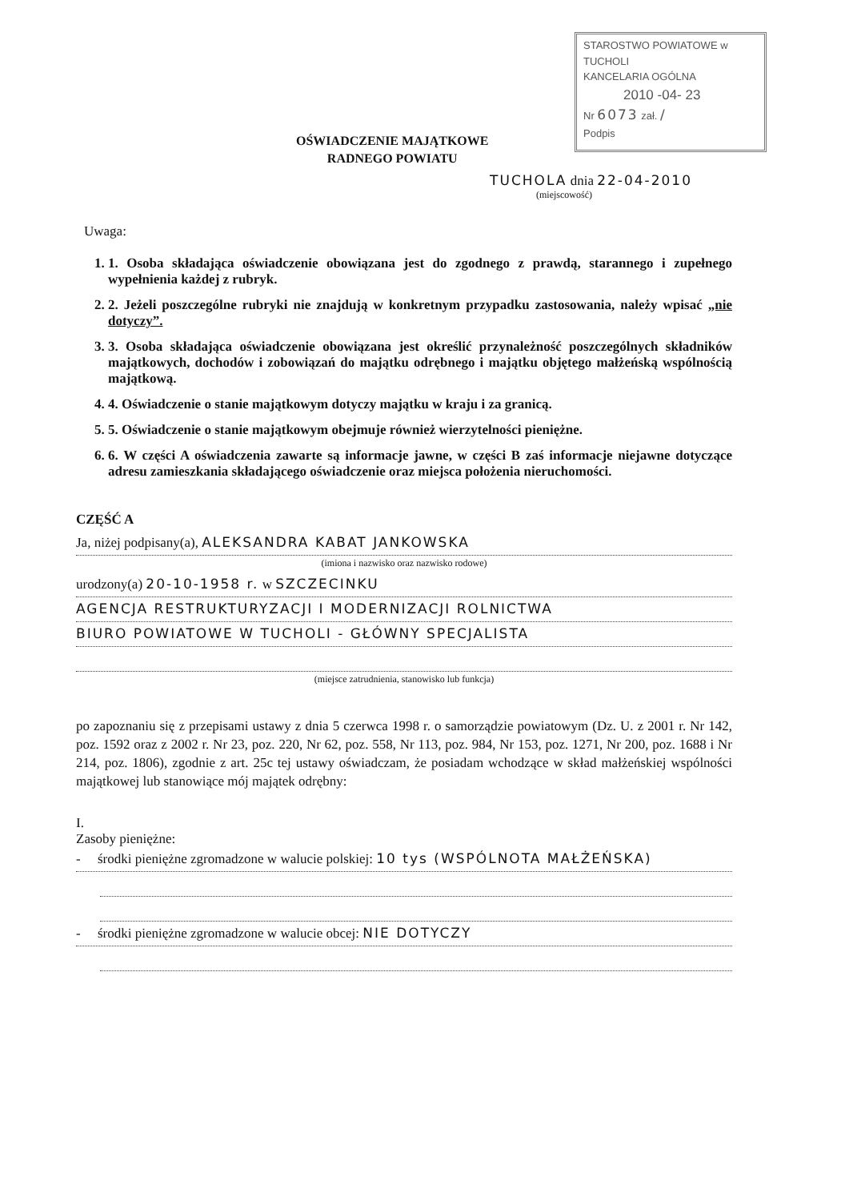STAROSTWO POWIATOWE w TUCHOLI
KANCELARIA OGÓLNA
2010 -04- 23
Nr 6073 zał. /
Podpis
OŚWIADCZENIE MAJĄTKOWE
RADNEGO POWIATU
TUCHOLA dnia 22-04-2010
(miejscowość)
Uwaga:
1. 1. Osoba składająca oświadczenie obowiązana jest do zgodnego z prawdą, starannego i zupełnego wypełnienia każdej z rubryk.
2. 2. Jeżeli poszczególne rubryki nie znajdują w konkretnym przypadku zastosowania, należy wpisać „nie dotyczy”.
3. 3. Osoba składająca oświadczenie obowiązana jest określić przynależność poszczególnych składników majątkowych, dochodów i zobowiązań do majątku odrębnego i majątku objętego małżeńską wspólnością majątkową.
4. 4. Oświadczenie o stanie majątkowym dotyczy majątku w kraju i za granicą.
5. 5. Oświadczenie o stanie majątkowym obejmuje również wierzytelności pieniężne.
6. 6. W części A oświadczenia zawarte są informacje jawne, w części B zaś informacje niejawne dotyczące adresu zamieszkania składającego oświadczenie oraz miejsca położenia nieruchomości.
CZĘŚĆ A
Ja, niżej podpisany(a), ALEKSANDRA KABAT JANKOWSKA
(imiona i nazwisko oraz nazwisko rodowe)
urodzony(a) 20-10-1958 r. w SZCZECINKU
AGENCJA RESTRUKTURYZACJI I MODERNIZACJI ROLNICTWA
BIURO POWIATOWE W TUCHOLI - GŁÓWNY SPECJALISTA
(miejsce zatrudnienia, stanowisko lub funkcja)
po zapoznaniu się z przepisami ustawy z dnia 5 czerwca 1998 r. o samorządzie powiatowym (Dz. U. z 2001 r. Nr 142, poz. 1592 oraz z 2002 r. Nr 23, poz. 220, Nr 62, poz. 558, Nr 113, poz. 984, Nr 153, poz. 1271, Nr 200, poz. 1688 i Nr 214, poz. 1806), zgodnie z art. 25c tej ustawy oświadczam, że posiadam wchodzące w skład małżeńskiej wspólności majątkowej lub stanowiące mój majątek odrębny:
I.
Zasoby pieniężne:
- środki pieniężne zgromadzone w walucie polskiej: 10 tys (WSPÓLNOTA MAŁŻEŃSKA)
- środki pieniężne zgromadzone w walucie obcej: NIE DOTYCZY